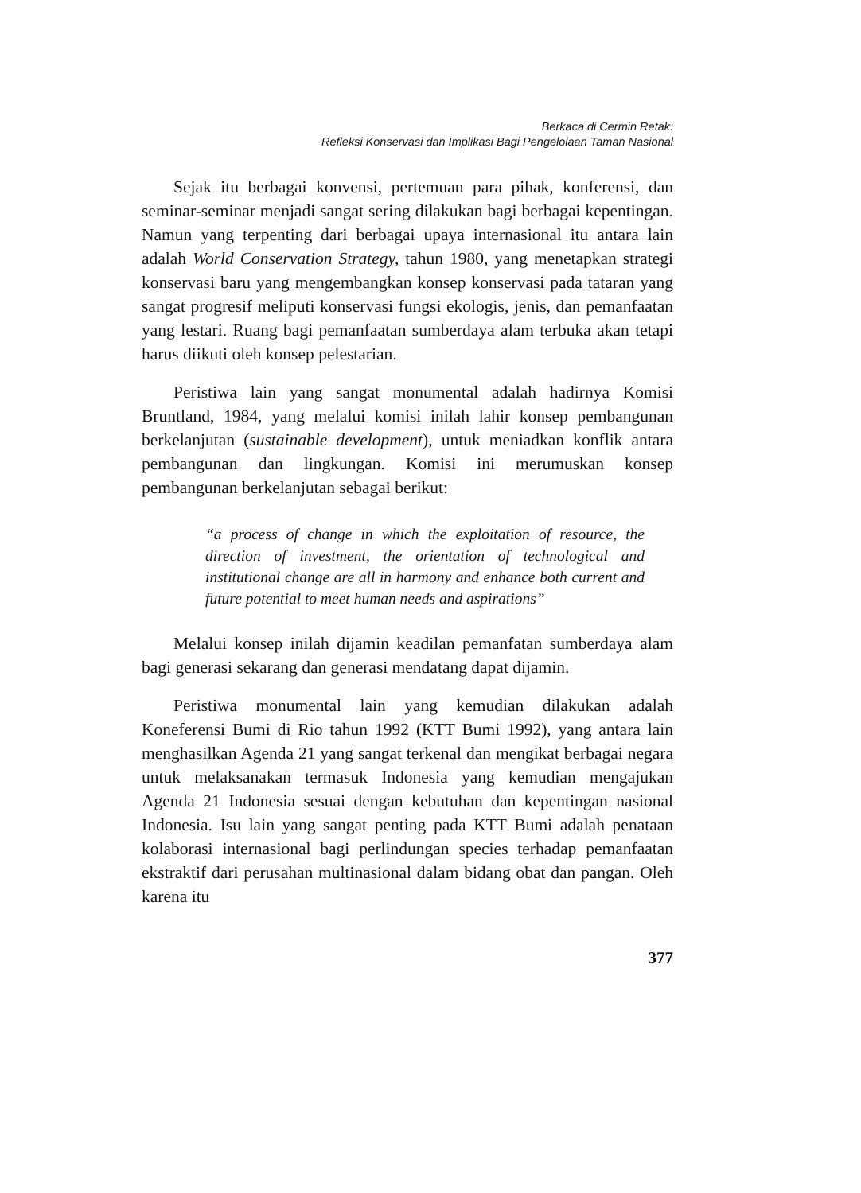Berkaca di Cermin Retak:
Refleksi Konservasi dan Implikasi Bagi Pengelolaan Taman Nasional
Sejak itu berbagai konvensi, pertemuan para pihak, konferensi, dan seminar-seminar menjadi sangat sering dilakukan bagi berbagai kepentingan. Namun yang terpenting dari berbagai upaya internasional itu antara lain adalah World Conservation Strategy, tahun 1980, yang menetapkan strategi konservasi baru yang mengembangkan konsep konservasi pada tataran yang sangat progresif meliputi konservasi fungsi ekologis, jenis, dan pemanfaatan yang lestari. Ruang bagi pemanfaatan sumberdaya alam terbuka akan tetapi harus diikuti oleh konsep pelestarian.
Peristiwa lain yang sangat monumental adalah hadirnya Komisi Bruntland, 1984, yang melalui komisi inilah lahir konsep pembangunan berkelanjutan (sustainable development), untuk meniadkan konflik antara pembangunan dan lingkungan. Komisi ini merumuskan konsep pembangunan berkelanjutan sebagai berikut:
“a process of change in which the exploitation of resource, the direction of investment, the orientation of technological and institutional change are all in harmony and enhance both current and future potential to meet human needs and aspirations”
Melalui konsep inilah dijamin keadilan pemanfatan sumberdaya alam bagi generasi sekarang dan generasi mendatang dapat dijamin.
Peristiwa monumental lain yang kemudian dilakukan adalah Koneferensi Bumi di Rio tahun 1992 (KTT Bumi 1992), yang antara lain menghasilkan Agenda 21 yang sangat terkenal dan mengikat berbagai negara untuk melaksanakan termasuk Indonesia yang kemudian mengajukan Agenda 21 Indonesia sesuai dengan kebutuhan dan kepentingan nasional Indonesia. Isu lain yang sangat penting pada KTT Bumi adalah penataan kolaborasi internasional bagi perlindungan species terhadap pemanfaatan ekstraktif dari perusahan multinasional dalam bidang obat dan pangan. Oleh karena itu
377